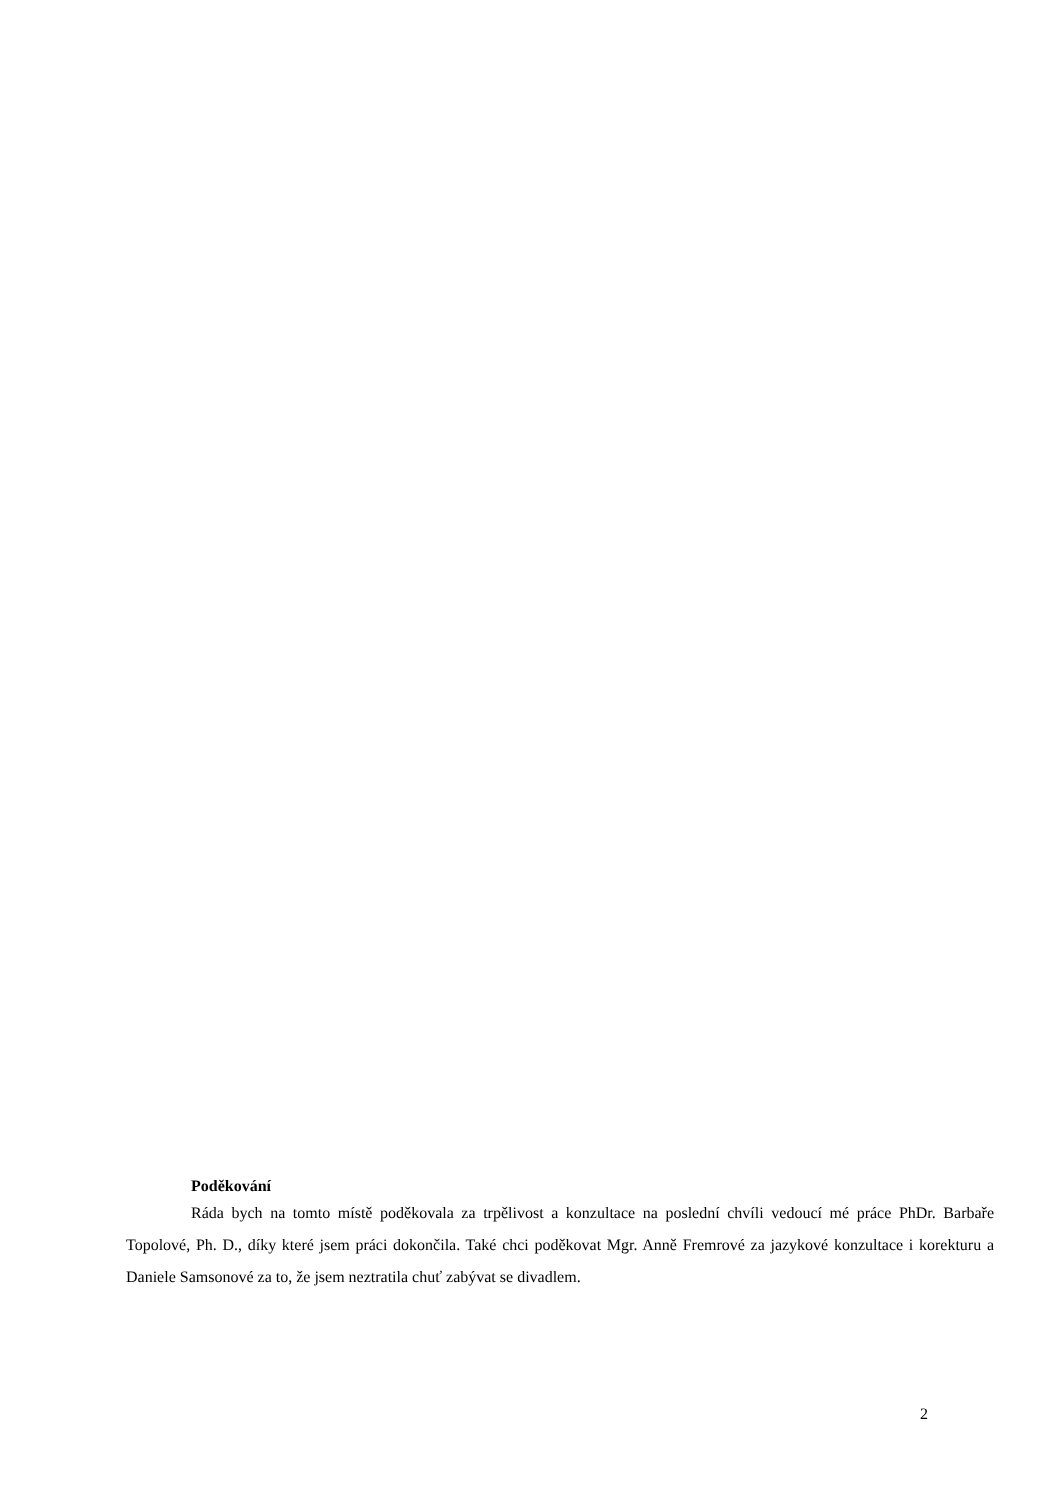Poděkování
Ráda bych na tomto místě poděkovala za trpělivost a konzultace na poslední chvíli vedoucí mé práce PhDr. Barbaře Topolové, Ph. D., díky které jsem práci dokončila. Také chci poděkovat Mgr. Anně Fremrové za jazykové konzultace i korekturu a Daniele Samsonové za to, že jsem neztratila chuť zabývat se divadlem.
2